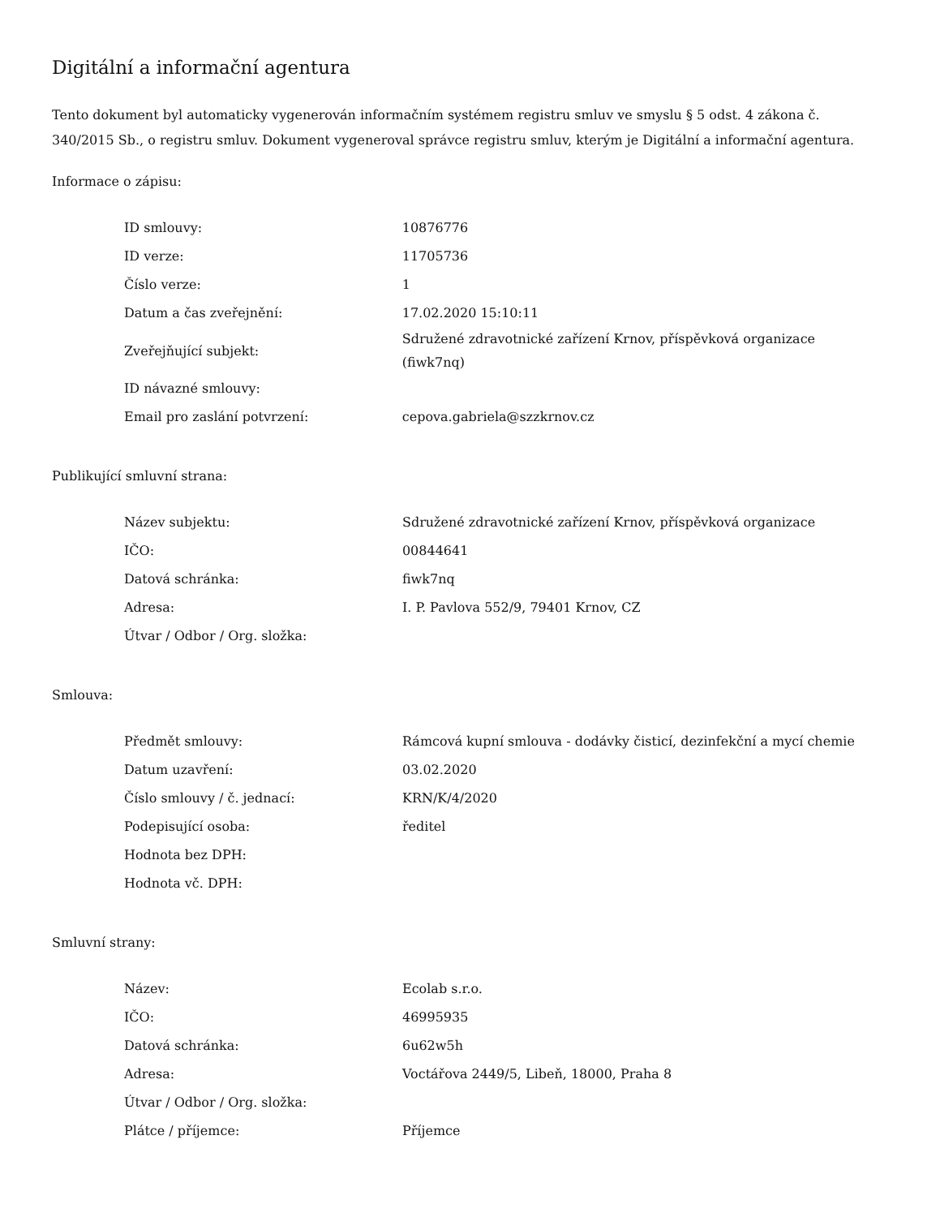Digitální a informační agentura
Tento dokument byl automaticky vygenerován informačním systémem registru smluv ve smyslu § 5 odst. 4 zákona č. 340/2015 Sb., o registru smluv. Dokument vygeneroval správce registru smluv, kterým je Digitální a informační agentura.
Informace o zápisu:
| ID smlouvy: | 10876776 |
| ID verze: | 11705736 |
| Číslo verze: | 1 |
| Datum a čas zveřejnění: | 17.02.2020 15:10:11 |
| Zveřejňující subjekt: | Sdružené zdravotnické zařízení Krnov, příspěvková organizace (fiwk7nq) |
| ID návazné smlouvy: | |
| Email pro zaslání potvrzení: | cepova.gabriela@szzkrnov.cz |
Publikující smluvní strana:
| Název subjektu: | Sdružené zdravotnické zařízení Krnov, příspěvková organizace |
| IČO: | 00844641 |
| Datová schránka: | fiwk7nq |
| Adresa: | I. P. Pavlova 552/9, 79401 Krnov, CZ |
| Útvar / Odbor / Org. složka: | |
Smlouva:
| Předmět smlouvy: | Rámcová kupní smlouva - dodávky čisticí, dezinfekční a mycí chemie |
| Datum uzavření: | 03.02.2020 |
| Číslo smlouvy / č. jednací: | KRN/K/4/2020 |
| Podepisující osoba: | ředitel |
| Hodnota bez DPH: | |
| Hodnota vč. DPH: | |
Smluvní strany:
| Název: | Ecolab s.r.o. |
| IČO: | 46995935 |
| Datová schránka: | 6u62w5h |
| Adresa: | Voctářova 2449/5, Libeň, 18000, Praha 8 |
| Útvar / Odbor / Org. složka: | |
| Plátce / příjemce: | Příjemce |